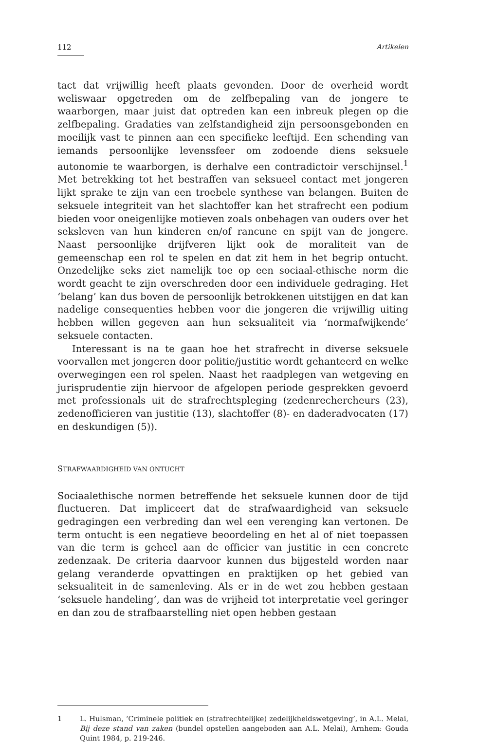112 Artikelen
tact dat vrijwillig heeft plaats gevonden. Door de overheid wordt weliswaar opgetreden om de zelfbepaling van de jongere te waarborgen, maar juist dat optreden kan een inbreuk plegen op die zelfbepaling. Gradaties van zelfstandigheid zijn persoonsgebonden en moeilijk vast te pinnen aan een specifieke leeftijd. Een schending van iemands persoonlijke levenssfeer om zodoende diens seksuele autonomie te waarborgen, is derhalve een contra­dictoir verschijnsel.<sup>1</sup> Met betrekking tot het bestraffen van seksueel contact met jongeren lijkt sprake te zijn van een troebele synthese van belangen. Bui­ten de seksuele integriteit van het slachtoffer kan het strafrecht een podium bieden voor oneigenlijke motieven zoals onbehagen van ouders over het seksleven van hun kinderen en/of rancune en spijt van de jongere. Naast persoonlijke drijfveren lijkt ook de moraliteit van de gemeenschap een rol te spelen en dat zit hem in het begrip ontucht. Onzedelijke seks ziet name­lijk toe op een sociaal-ethische norm die wordt geacht te zijn overschreden door een individuele gedraging. Het ‘belang’ kan dus boven de persoonlijk betrokkenen uitstijgen en dat kan nadelige consequenties hebben voor die jongeren die vrijwillig uiting hebben willen gegeven aan hun seksualiteit via ‘normafwijkende’ seksuele contacten.
Interessant is na te gaan hoe het strafrecht in diverse seksuele voorvallen met jongeren door politie/justitie wordt gehanteerd en welke overwegingen een rol spelen. Naast het raadplegen van wetgeving en jurisprudentie zijn hiervoor de afgelopen periode gesprekken gevoerd met professionals uit de strafrechtspleging (zedenrechercheurs (23), zedenofficieren van justitie (13), slachtoffer (8)- en daderadvocaten (17) en deskundigen (5)).
STRAFWAARDIGHEID VAN ONTUCHT
Sociaalethische normen betreffende het seksuele kunnen door de tijd fluc­tueren. Dat impliceert dat de strafwaardigheid van seksuele gedragingen een verbreding dan wel een verenging kan vertonen. De term ontucht is een negatieve beoordeling en het al of niet toepassen van die term is geheel aan de officier van justitie in een concrete zedenzaak. De criteria daarvoor kun­nen dus bijgesteld worden naar gelang veranderde opvattingen en praktij­ken op het gebied van seksualiteit in de samenleving. Als er in de wet zou hebben gestaan ‘seksuele handeling’, dan was de vrijheid tot interpreta­tie veel geringer en dan zou de strafbaarstelling niet open hebben gestaan
1 L. Hulsman, ‘Criminele politiek en (strafrechtelijke) zedelijkheidswetgeving’, in A.L. Melai, Bij deze stand van zaken (bundel opstellen aangeboden aan A.L. Melai), Arnhem: Gouda Quint 1984, p. 219-246.